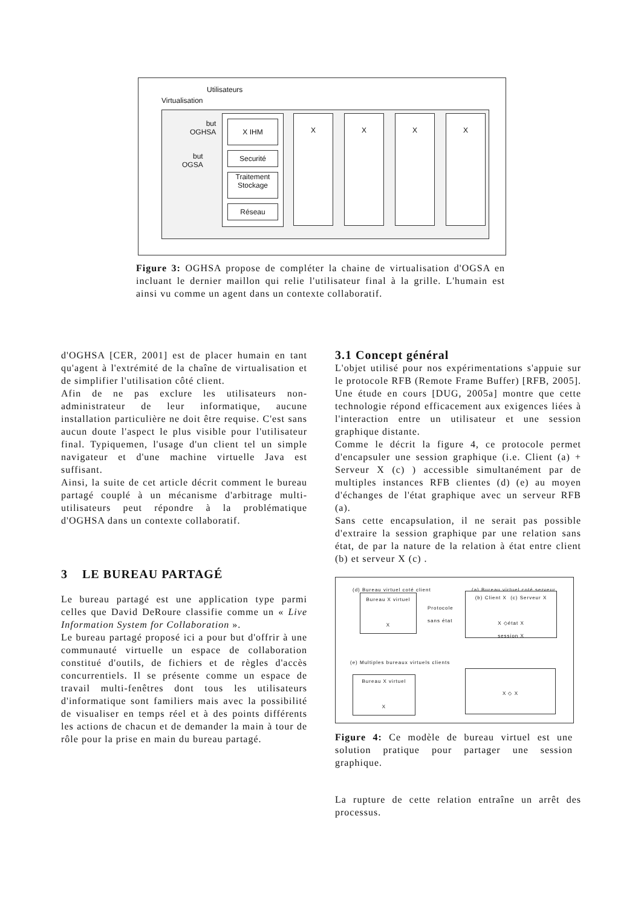Utilisateurs
Virtualisation
but
OGHSA
but
OGSA
X IHM
Securité
Traitement
Stockage
Réseau
X X X X
Figure 3: OGHSA propose de compléter la chaine de virtualisation d'OGSA en incluant le dernier maillon qui relie l'utilisateur final à la grille. L'humain est ainsi vu comme un agent dans un contexte collaboratif.
d'OGHSA [CER, 2001] est de placer humain en tant qu'agent à l'extrémité de la chaîne de virtualisation et de simplifier l'utilisation côté client.
Afin de ne pas exclure les utilisateurs non-administrateur de leur informatique, aucune installation particulière ne doit être requise. C'est sans aucun doute l'aspect le plus visible pour l'utilisateur final. Typiquemen, l'usage d'un client tel un simple navigateur et d'une machine virtuelle Java est suffisant.
Ainsi, la suite de cet article décrit comment le bureau partagé couplé à un mécanisme d'arbitrage multi- utilisateurs peut répondre à la problématique d'OGHSA dans un contexte collaboratif.
3 LE BUREAU PARTAGÉ
Le bureau partagé est une application type parmi celles que David DeRoure classifie comme un « Live Information System for Collaboration ».
Le bureau partagé proposé ici a pour but d'offrir à une communauté virtuelle un espace de collaboration constitué d'outils, de fichiers et de règles d'accès concurrentiels. Il se présente comme un espace de travail multi-fenêtres dont tous les utilisateurs d'informatique sont familiers mais avec la possibilité de visualiser en temps réel et à des points différents les actions de chacun et de demander la main à tour de rôle pour la prise en main du bureau partagé.
3.1 Concept général
L'objet utilisé pour nos expérimentations s'appuie sur le protocole RFB (Remote Frame Buffer) [RFB, 2005]. Une étude en cours [DUG, 2005a] montre que cette technologie répond efficacement aux exigences liées à l'interaction entre un utilisateur et une session graphique distante.
Comme le décrit la figure 4, ce protocole permet d'encapsuler une session graphique (i.e. Client (a) + Serveur X (c) ) accessible simultanément par de multiples instances RFB clientes (d) (e) au moyen d'échanges de l'état graphique avec un serveur RFB (a).
Sans cette encapsulation, il ne serait pas possible d'extraire la session graphique par une relation sans état, de par la nature de la relation à état entre client (b) et serveur X (c) .
(d) Bureau virtuel coté client
(a) Bureau virtuel coté serveur
Bureau X virtuel
X
Protocole
sans état
(b) Client X (c) Serveur X
X ◇état X
session X
(e) Multiples bureaux virtuels clients
Bureau X virtuel
X
X ◇ X
Figure 4: Ce modèle de bureau virtuel est une solution pratique pour partager une session graphique.
La rupture de cette relation entraîne un arrêt des processus.